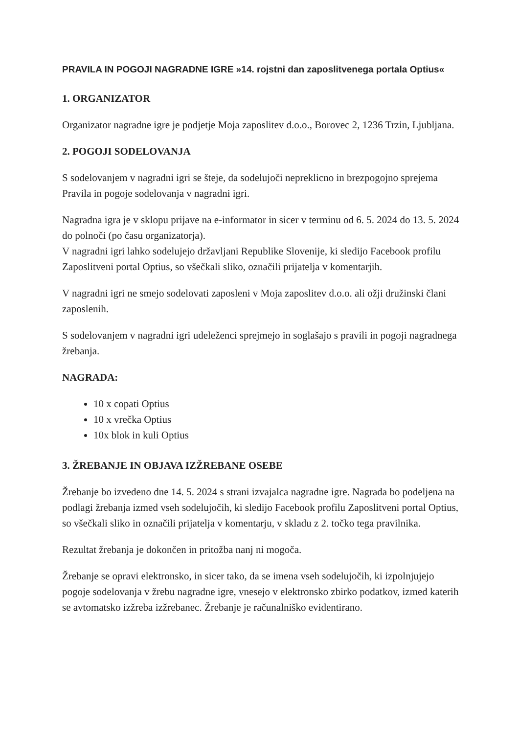PRAVILA IN POGOJI NAGRADNE IGRE »14. rojstni dan zaposlitvenega portala Optius«
1. ORGANIZATOR
Organizator nagradne igre je podjetje Moja zaposlitev d.o.o., Borovec 2, 1236 Trzin, Ljubljana.
2. POGOJI SODELOVANJA
S sodelovanjem v nagradni igri se šteje, da sodelujoči nepreklicno in brezpogojno sprejema Pravila in pogoje sodelovanja v nagradni igri.
Nagradna igra je v sklopu prijave na e-informator in sicer v terminu od 6. 5. 2024 do 13. 5. 2024 do polnoči (po času organizatorja).
V nagradni igri lahko sodelujejo državljani Republike Slovenije, ki sledijo Facebook profilu Zaposlitveni portal Optius, so všečkali sliko, označili prijatelja v komentarjih.
V nagradni igri ne smejo sodelovati zaposleni v Moja zaposlitev d.o.o. ali ožji družinski člani zaposlenih.
S sodelovanjem v nagradni igri udeleženci sprejmejo in soglašajo s pravili in pogoji nagradnega žrebanja.
NAGRADA:
10 x copati Optius
10 x vrečka Optius
10x blok in kuli Optius
3. ŽREBANJE IN OBJAVA IZŽREBANE OSEBE
Žrebanje bo izvedeno dne 14. 5. 2024 s strani izvajalca nagradne igre. Nagrada bo podeljena na podlagi žrebanja izmed vseh sodelujočih, ki sledijo Facebook profilu Zaposlitveni portal Optius, so všečkali sliko in označili prijatelja v komentarju, v skladu z 2. točko tega pravilnika.
Rezultat žrebanja je dokončen in pritožba nanj ni mogoča.
Žrebanje se opravi elektronsko, in sicer tako, da se imena vseh sodelujočih, ki izpolnjujejo pogoje sodelovanja v žrebu nagradne igre, vnesejo v elektronsko zbirko podatkov, izmed katerih se avtomatsko izžreba izžrebanec. Žrebanje je računalniško evidentirano.